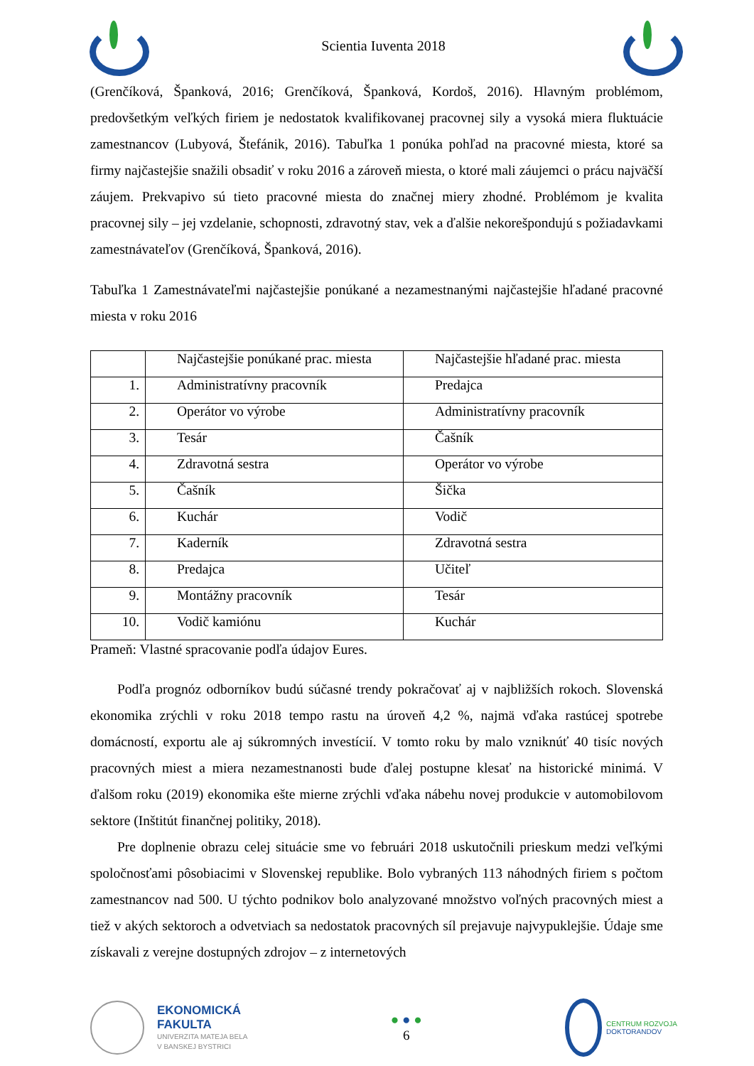Scientia Iuventa 2018
(Grenčíková, Španková, 2016; Grenčíková, Španková, Kordoš, 2016). Hlavným problémom, predovšetkým veľkých firiem je nedostatok kvalifikovanej pracovnej sily a vysoká miera fluktuácie zamestnancov (Lubyová, Štefánik, 2016). Tabuľka 1 ponúka pohľad na pracovné miesta, ktoré sa firmy najčastejšie snažili obsadiť v roku 2016 a zároveň miesta, o ktoré mali záujemci o prácu najväčší záujem. Prekvapivo sú tieto pracovné miesta do značnej miery zhodné. Problémom je kvalita pracovnej sily – jej vzdelanie, schopnosti, zdravotný stav, vek a ďalšie nekorešpondujú s požiadavkami zamestnávateľov (Grenčíková, Španková, 2016).
Tabuľka 1 Zamestnávateľmi najčastejšie ponúkané a nezamestnanými najčastejšie hľadané pracovné miesta v roku 2016
| | Najčastejšie ponúkané prac. miesta | Najčastejšie hľadané prac. miesta |
| 1. | Administratívny pracovník | Predajca |
| 2. | Operátor vo výrobe | Administratívny pracovník |
| 3. | Tesár | Čašník |
| 4. | Zdravotná sestra | Operátor vo výrobe |
| 5. | Čašník | Šička |
| 6. | Kuchár | Vodič |
| 7. | Kaderník | Zdravotná sestra |
| 8. | Predajca | Učiteľ |
| 9. | Montážny pracovník | Tesár |
| 10. | Vodič kamiónu | Kuchár |
Prameň: Vlastné spracovanie podľa údajov Eures.
Podľa prognóz odborníkov budú súčasné trendy pokračovať aj v najbližších rokoch. Slovenská ekonomika zrýchli v roku 2018 tempo rastu na úroveň 4,2 %, najmä vďaka rastúcej spotrebe domácností, exportu ale aj súkromných investícií. V tomto roku by malo vzniknúť 40 tisíc nových pracovných miest a miera nezamestnanosti bude ďalej postupne klesať na historické minimá. V ďalšom roku (2019) ekonomika ešte mierne zrýchli vďaka nábehu novej produkcie v automobilovom sektore (Inštitút finančnej politiky, 2018).
Pre doplnenie obrazu celej situácie sme vo februári 2018 uskutočnili prieskum medzi veľkými spoločnosťami pôsobiacimi v Slovenskej republike. Bolo vybraných 113 náhodných firiem s počtom zamestnancov nad 500. U týchto podnikov bolo analyzované množstvo voľných pracovných miest a tiež v akých sektoroch a odvetviach sa nedostatok pracovných síl prejavuje najvypuklejšie. Údaje sme získavali z verejne dostupných zdrojov – z internetových
EKONOMICKÁ
FAKULTA
UNIVERZITA MATEJA BELA
V BANSKEJ BYSTRICI
● ● ●
6
CENTRUM ROZVOJA
DOKTORANDOV